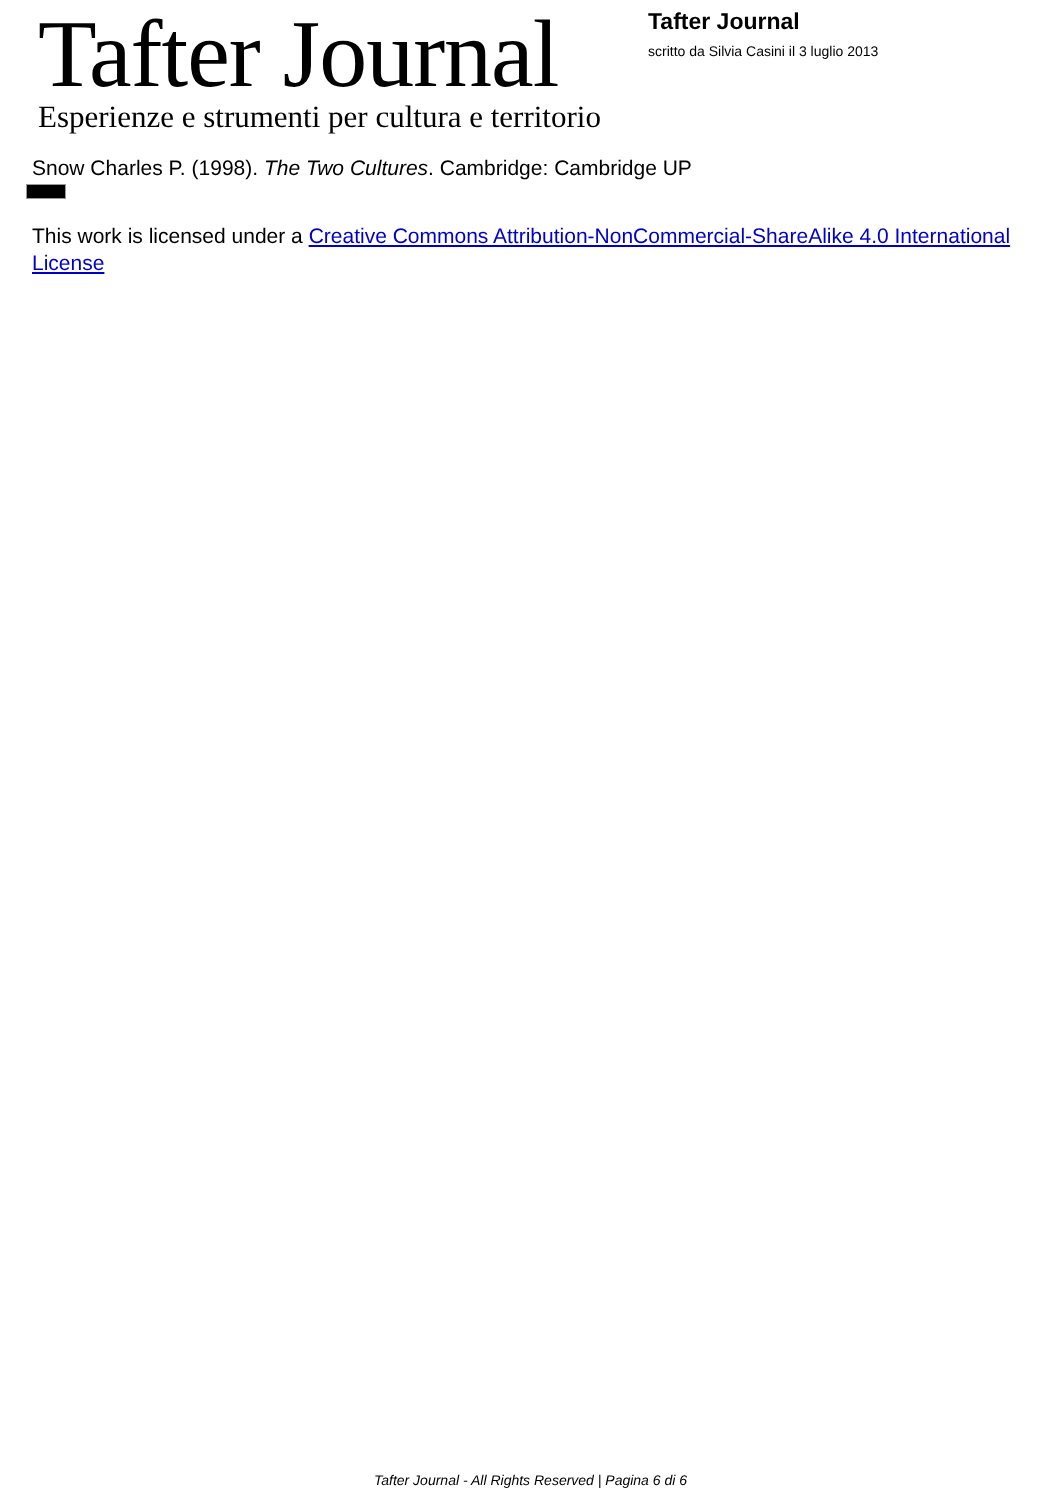Tafter Journal
Esperienze e strumenti per cultura e territorio
Tafter Journal
scritto da Silvia Casini il 3 luglio 2013
Snow Charles P. (1998). The Two Cultures. Cambridge: Cambridge UP
This work is licensed under a Creative Commons Attribution-NonCommercial-ShareAlike 4.0 International License
Tafter Journal - All Rights Reserved | Pagina 6 di 6